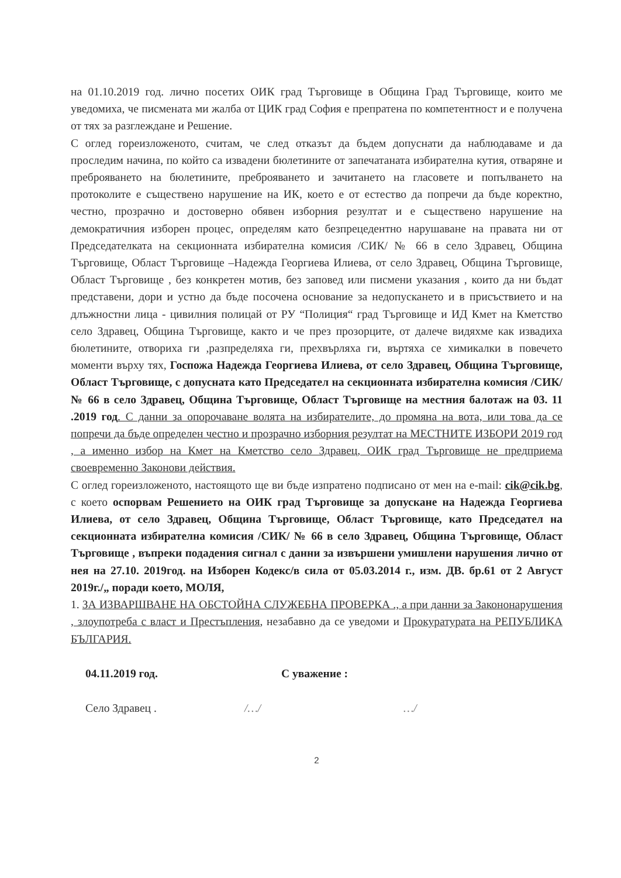на 01.10.2019 год. лично посетих ОИК град Търговище в Община Град Търговище, които ме уведомиха, че писмената ми жалба от ЦИК град София е препратена по компетентност и е получена от тях за разглеждане и Решение.
С оглед гореизложеното, считам, че след отказът да бъдем допуснати да наблюдаваме и да проследим начина, по който са извадени бюлетините от запечатаната избирателна кутия, отваряне и преброяването на бюлетините, преброяването и зачитането на гласовете и попълването на протоколите е съществено нарушение на ИК, което е от естество да попречи да бъде коректно, честно, прозрачно и достоверно обявен изборния резултат и е съществено нарушение на демократичния изборен процес, определям като безпрецедентно нарушаване на правата ни от Председателката на секционната избирателна комисия /СИК/ № 66 в село Здравец, Община Търговище, Област Търговище –Надежда Георгиева Илиева, от село Здравец, Община Търговище, Област Търговище , без конкретен мотив, без заповед или писмени указания , които да ни бъдат представени, дори и устно да бъде посочена основание за недопускането и в присъствието и на длъжностни лица - цивилния полицай от РУ “Полиция“ град Търговище и ИД Кмет на Кметство село Здравец, Община Търговище, както и че през прозорците, от далече видяхме как извадиха бюлетините, отвориха ги ,разпределяха ги, прехвърляха ги, въртяха се химикалки в повечето моменти върху тях, Госпожа Надежда Георгиева Илиева, от село Здравец, Община Търговище, Област Търговище, с допусната като Председател на секционната избирателна комисия /СИК/ № 66 в село Здравец, Община Търговище, Област Търговище на местния балотаж на 03. 11 .2019 год. С данни за опорочаване волята на избирателите, до промяна на вота, или това да се попречи да бъде определен честно и прозрачно изборния резултат на МЕСТНИТЕ ИЗБОРИ 2019 год , а именно избор на Кмет на Кметство село Здравец, ОИК град Търговище не предприема своевременно Законови действия.
С оглед гореизложеното, настоящото ще ви бъде изпратено подписано от мен на e-mail: cik@cik.bg, с което оспорвам Решението на ОИК град Търговище за допускане на Надежда Георгиева Илиева, от село Здравец, Община Търговище, Област Търговище, като Председател на секционната избирателна комисия /СИК/ № 66 в село Здравец, Община Търговище, Област Търговище , въпреки подадения сигнал с данни за извършени умишлени нарушения лично от нея на 27.10. 2019год. на Изборен Кодекс/в сила от 05.03.2014 г., изм. ДВ. бр.61 от 2 Август 2019г./„ поради което, МОЛЯ,
1. ЗА ИЗВАРШВАНЕ НА ОБСТОЙНА СЛУЖЕБНА ПРОВЕРКА ., а при данни за Закононарушения , злоупотреба с власт и Престъпления, незабавно да се уведоми и Прокуратурата на РЕПУБЛИКА БЪЛГАРИЯ.
04.11.2019 год. С уважение :
Село Здравец . /…/ …/
2